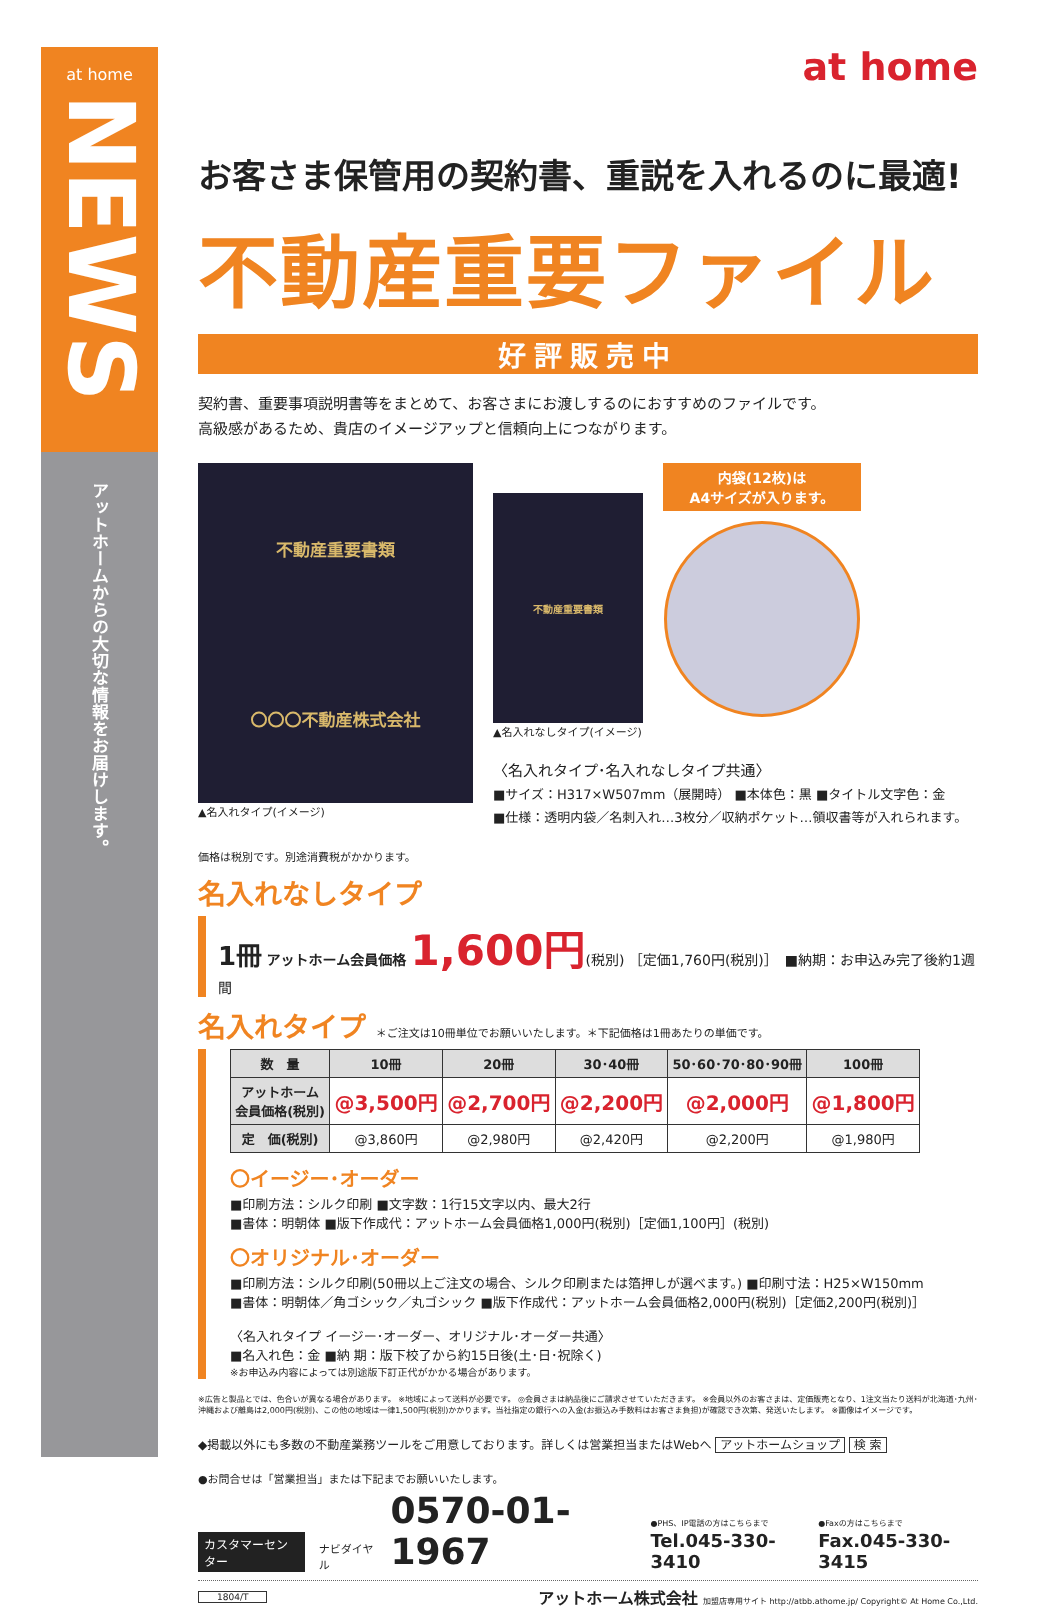at home
NEWS
アットホームからの大切な情報をお届けします。
at home
お客さま保管用の契約書、重説を入れるのに最適!
不動産重要ファイル
好評販売中
契約書、重要事項説明書等をまとめて、お客さまにお渡しするのにおすすめのファイルです。
高級感があるため、貴店のイメージアップと信頼向上につながります。
不動産重要書類
〇〇〇不動産株式会社
▲名入れタイプ(イメージ)
不動産重要書類
▲名入れなしタイプ(イメージ)
内袋(12枚)は
A4サイズが入ります。
〈名入れタイプ･名入れなしタイプ共通〉
■サイズ：H317×W507mm（展開時） ■本体色：黒 ■タイトル文字色：金
■仕様：透明内袋／名刺入れ…3枚分／収納ポケット…領収書等が入れられます。
価格は税別です。別途消費税がかかります。
名入れなしタイプ
1冊 アットホーム会員価格 1,600円(税別) ［定価1,760円(税別)］　■納期：お申込み完了後約1週間
名入れタイプ ＊ご注文は10冊単位でお願いいたします。＊下記価格は1冊あたりの単価です。
| 数 量 | 10冊 | 20冊 | 30･40冊 | 50･60･70･80･90冊 | 100冊 |
| --- | --- | --- | --- | --- | --- |
| アットホーム 会員価格(税別) | @3,500円 | @2,700円 | @2,200円 | @2,000円 | @1,800円 |
| 定 価(税別) | @3,860円 | @2,980円 | @2,420円 | @2,200円 | @1,980円 |
〇イージー･オーダー
■印刷方法：シルク印刷 ■文字数：1行15文字以内、最大2行
■書体：明朝体 ■版下作成代：アットホーム会員価格1,000円(税別)［定価1,100円］(税別)
〇オリジナル･オーダー
■印刷方法：シルク印刷(50冊以上ご注文の場合、シルク印刷または箔押しが選べます。) ■印刷寸法：H25×W150mm
■書体：明朝体／角ゴシック／丸ゴシック ■版下作成代：アットホーム会員価格2,000円(税別)［定価2,200円(税別)］
〈名入れタイプ イージー･オーダー、オリジナル･オーダー共通〉
■名入れ色：金 ■納 期：版下校了から約15日後(土･日･祝除く)
※お申込み内容によっては別途版下訂正代がかかる場合があります。
※広告と製品とでは、色合いが異なる場合があります。 ※地域によって送料が必要です。 ◎会員さまは納品後にご請求させていただきます。 ※会員以外のお客さまは、定価販売となり、1注文当たり送料が北海道･九州･沖縄および離島は2,000円(税別)、この他の地域は一律1,500円(税別)かかります。当社指定の銀行への入金(お振込み手数料はお客さま負担)が確認でき次第、発送いたします。 ※画像はイメージです。
◆掲載以外にも多数の不動産業務ツールをご用意しております。詳しくは営業担当またはWebへ アットホームショップ 検 索
●お問合せは「営業担当」または下記までお願いいたします。
カスタマーセンター ナビダイヤル 0570-01-1967 ●PHS、IP電話の方はこちらまで
Tel.045-330-3410 ●Faxの方はこちらまで
Fax.045-330-3415
1804/T アットホーム株式会社 加盟店専用サイト http://atbb.athome.jp/ Copyright© At Home Co.,Ltd.